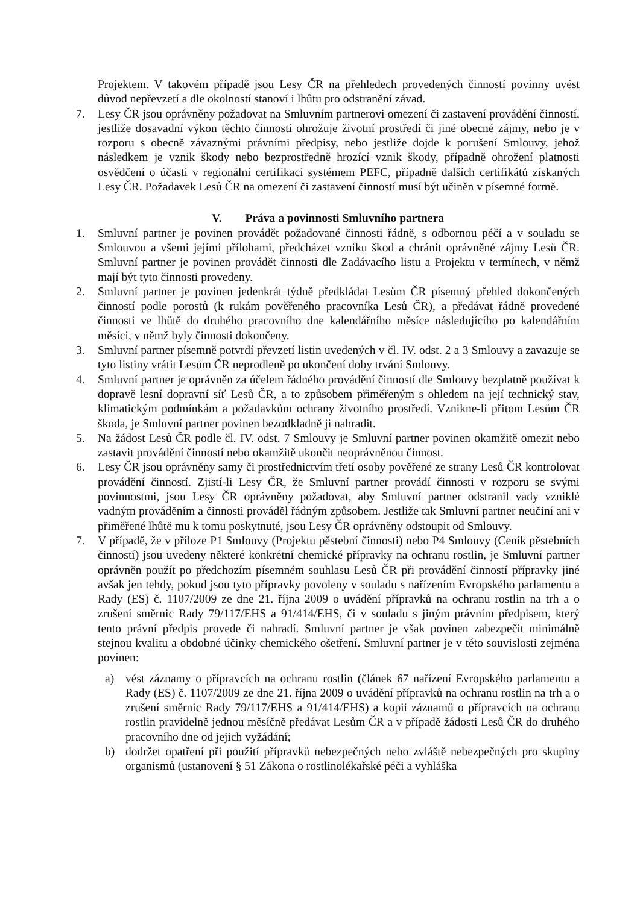Projektem. V takovém případě jsou Lesy ČR na přehledech provedených činností povinny uvést důvod nepřevzetí a dle okolností stanoví i lhůtu pro odstranění závad.
7. Lesy ČR jsou oprávněny požadovat na Smluvním partnerovi omezení či zastavení provádění činností, jestliže dosavadní výkon těchto činností ohrožuje životní prostředí či jiné obecné zájmy, nebo je v rozporu s obecně závaznými právními předpisy, nebo jestliže dojde k porušení Smlouvy, jehož následkem je vznik škody nebo bezprostředně hrozící vznik škody, případně ohrožení platnosti osvědčení o účasti v regionální certifikaci systémem PEFC, případně dalších certifikátů získaných Lesy ČR. Požadavek Lesů ČR na omezení či zastavení činností musí být učiněn v písemné formě.
V. Práva a povinnosti Smluvního partnera
1. Smluvní partner je povinen provádět požadované činnosti řádně, s odbornou péčí a v souladu se Smlouvou a všemi jejími přílohami, předcházet vzniku škod a chránit oprávněné zájmy Lesů ČR. Smluvní partner je povinen provádět činnosti dle Zadávacího listu a Projektu v termínech, v němž mají být tyto činnosti provedeny.
2. Smluvní partner je povinen jedenkrát týdně předkládat Lesům ČR písemný přehled dokončených činností podle porostů (k rukám pověřeného pracovníka Lesů ČR), a předávat řádně provedené činnosti ve lhůtě do druhého pracovního dne kalendářního měsíce následujícího po kalendářním měsíci, v němž byly činnosti dokončeny.
3. Smluvní partner písemně potvrdí převzetí listin uvedených v čl. IV. odst. 2 a 3 Smlouvy a zavazuje se tyto listiny vrátit Lesům ČR neprodleně po ukončení doby trvání Smlouvy.
4. Smluvní partner je oprávněn za účelem řádného provádění činností dle Smlouvy bezplatně používat k dopravě lesní dopravní síť Lesů ČR, a to způsobem přiměřeným s ohledem na její technický stav, klimatickým podmínkám a požadavkům ochrany životního prostředí. Vznikne-li přitom Lesům ČR škoda, je Smluvní partner povinen bezodkladně ji nahradit.
5. Na žádost Lesů ČR podle čl. IV. odst. 7 Smlouvy je Smluvní partner povinen okamžitě omezit nebo zastavit provádění činností nebo okamžitě ukončit neoprávněnou činnost.
6. Lesy ČR jsou oprávněny samy či prostřednictvím třetí osoby pověřené ze strany Lesů ČR kontrolovat provádění činností. Zjistí-li Lesy ČR, že Smluvní partner provádí činnosti v rozporu se svými povinnostmi, jsou Lesy ČR oprávněny požadovat, aby Smluvní partner odstranil vady vzniklé vadným prováděním a činnosti prováděl řádným způsobem. Jestliže tak Smluvní partner neučiní ani v přiměřené lhůtě mu k tomu poskytnuté, jsou Lesy ČR oprávněny odstoupit od Smlouvy.
7. V případě, že v příloze P1 Smlouvy (Projektu pěstební činnosti) nebo P4 Smlouvy (Ceník pěstebních činností) jsou uvedeny některé konkrétní chemické přípravky na ochranu rostlin, je Smluvní partner oprávněn použít po předchozím písemném souhlasu Lesů ČR při provádění činností přípravky jiné avšak jen tehdy, pokud jsou tyto přípravky povoleny v souladu s nařízením Evropského parlamentu a Rady (ES) č. 1107/2009 ze dne 21. října 2009 o uvádění přípravků na ochranu rostlin na trh a o zrušení směrnic Rady 79/117/EHS a 91/414/EHS, či v souladu s jiným právním předpisem, který tento právní předpis provede či nahradí. Smluvní partner je však povinen zabezpečit minimálně stejnou kvalitu a obdobné účinky chemického ošetření. Smluvní partner je v této souvislosti zejména povinen:
a) vést záznamy o přípravcích na ochranu rostlin (článek 67 nařízení Evropského parlamentu a Rady (ES) č. 1107/2009 ze dne 21. října 2009 o uvádění přípravků na ochranu rostlin na trh a o zrušení směrnic Rady 79/117/EHS a 91/414/EHS) a kopii záznamů o přípravcích na ochranu rostlin pravidelně jednou měsíčně předávat Lesům ČR a v případě žádosti Lesů ČR do druhého pracovního dne od jejich vyžádání;
b) dodržet opatření při použití přípravků nebezpečných nebo zvláště nebezpečných pro skupiny organismů (ustanovení § 51 Zákona o rostlinolékařské péči a vyhláška